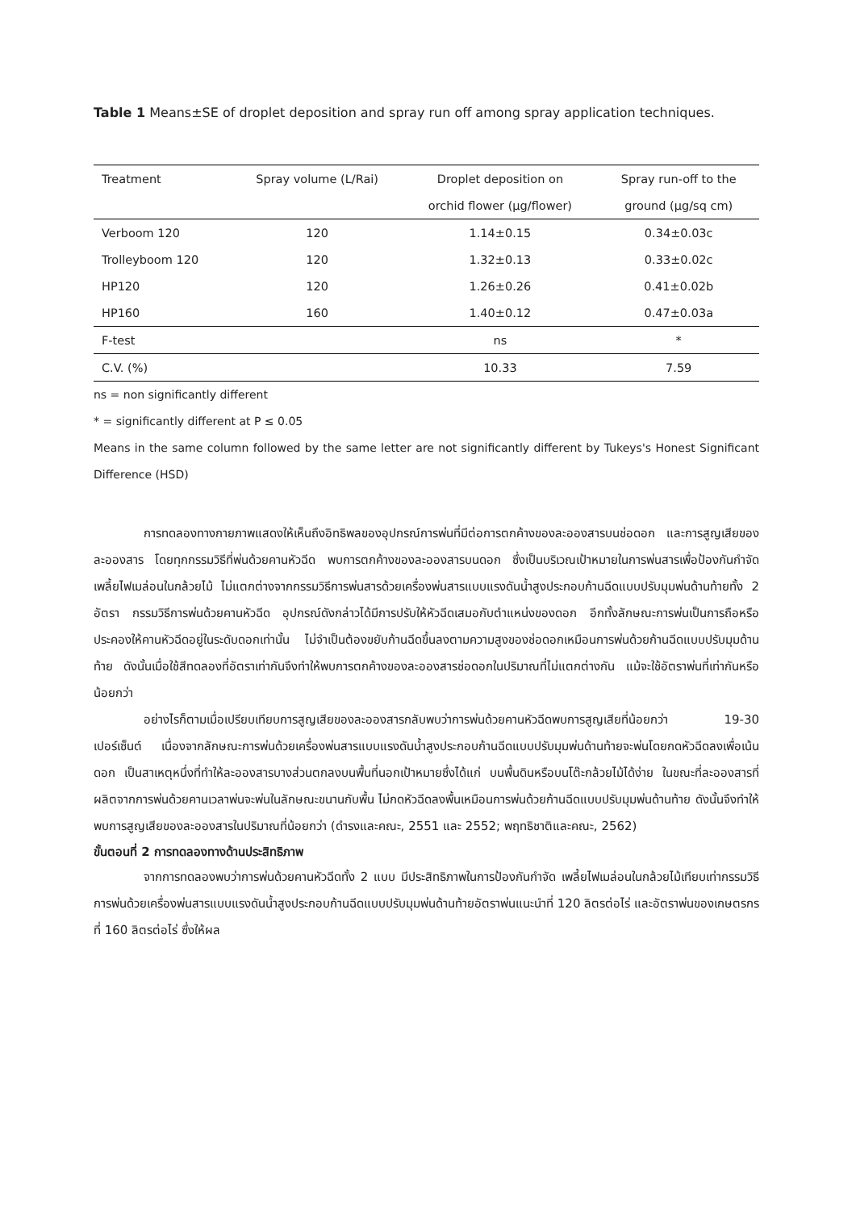Table 1 Means±SE of droplet deposition and spray run off among spray application techniques.
| Treatment | Spray volume (L/Rai) | Droplet deposition on | Spray run-off to the |
| --- | --- | --- | --- |
| | | orchid flower (µg/flower) | ground (µg/sq cm) |
| Verboom 120 | 120 | 1.14±0.15 | 0.34±0.03c |
| Trolleyboom 120 | 120 | 1.32±0.13 | 0.33±0.02c |
| HP120 | 120 | 1.26±0.26 | 0.41±0.02b |
| HP160 | 160 | 1.40±0.12 | 0.47±0.03a |
| F-test | | ns | * |
| C.V. (%) | | 10.33 | 7.59 |
ns = non significantly different
* = significantly different at P ≤ 0.05
Means in the same column followed by the same letter are not significantly different by Tukeys's Honest Significant Difference (HSD)
การทดลองทางกายภาพแสดงให้เห็นถึงอิทธิพลของอุปกรณ์การพ่นที่มีต่อการตกค้างของละอองสารบนช่อดอก และการสูญเสียของละอองสาร โดยทุกกรรมวิธีที่พ่นด้วยคานหัวฉีด พบการตกค้างของละอองสารบนดอก ซึ่งเป็นบริเวณเป้าหมายในการพ่นสารเพื่อป้องกันกำจัดเพลี้ยไฟเมล่อนในกล้วยไม้ ไม่แตกต่างจากกรรมวิธีการพ่นสารด้วยเครื่องพ่นสารแบบแรงดันน้ำสูงประกอบก้านฉีดแบบปรับมุมพ่นด้านท้ายทั้ง 2 อัตรา กรรมวิธีการพ่นด้วยคานหัวฉีด อุปกรณ์ดังกล่าวได้มีการปรับให้หัวฉีดเสมอกับตำแหน่งของดอก อีกทั้งลักษณะการพ่นเป็นการถือหรือประคองให้คานหัวฉีดอยู่ในระดับดอกเท่านั้น ไม่จำเป็นต้องขยับก้านฉีดขึ้นลงตามความสูงของช่อดอกเหมือนการพ่นด้วยก้านฉีดแบบปรับมุมด้านท้าย ดังนั้นเมื่อใช้สีทดลองที่อัตราเท่ากันจึงทำให้พบการตกค้างของละอองสารช่อดอกในปริมาณที่ไม่แตกต่างกัน แม้จะใช้อัตราพ่นที่เท่ากันหรือน้อยกว่า
อย่างไรก็ตามเมื่อเปรียบเทียบการสูญเสียของละอองสารกลับพบว่าการพ่นด้วยคานหัวฉีดพบการสูญเสียที่น้อยกว่า 19-30 เปอร์เซ็นต์ เนื่องจากลักษณะการพ่นด้วยเครื่องพ่นสารแบบแรงดันน้ำสูงประกอบก้านฉีดแบบปรับมุมพ่นด้านท้ายจะพ่นโดยกดหัวฉีดลงเพื่อเน้นดอก เป็นสาเหตุหนึ่งที่ทำให้ละอองสารบางส่วนตกลงบนพื้นที่นอกเป้าหมายซึ่งได้แก่ บนพื้นดินหรือบนโต๊ะกล้วยไม้ได้ง่าย ในขณะที่ละอองสารที่ผลิตจากการพ่นด้วยคานเวลาพ่นจะพ่นในลักษณะขนานกับพื้น ไม่กดหัวฉีดลงพื้นเหมือนการพ่นด้วยก้านฉีดแบบปรับมุมพ่นด้านท้าย ดังนั้นจึงทำให้พบการสูญเสียของละอองสารในปริมาณที่น้อยกว่า (ดำรงและคณะ, 2551 และ 2552; พฤทธิชาติและคณะ, 2562)
ขั้นตอนที่ 2 การทดลองทางด้านประสิทธิภาพ
จากการทดลองพบว่าการพ่นด้วยคานหัวฉีดทั้ง 2 แบบ มีประสิทธิภาพในการป้องกันกำจัด เพลี้ยไฟเมล่อนในกล้วยไม้เทียบเท่ากรรมวิธีการพ่นด้วยเครื่องพ่นสารแบบแรงดันน้ำสูงประกอบก้านฉีดแบบปรับมุมพ่นด้านท้ายอัตราพ่นแนะนำที่ 120 ลิตรต่อไร่ และอัตราพ่นของเกษตรกรที่ 160 ลิตรต่อไร่ ซึ่งให้ผล